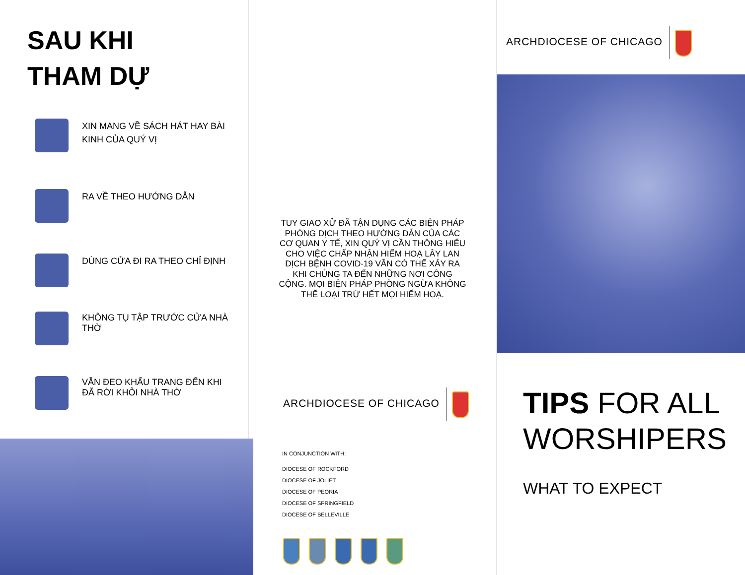SAU KHI
THAM DỰ
XIN MANG VỀ SÁCH HÁT HAY BÀI KINH CỦA QUÝ VỊ
RA VỀ THEO HƯỚNG DẪN
DÙNG CỬA ĐI RA THEO CHỈ ĐỊNH
KHÔNG TỤ TẬP TRƯỚC CỬA NHÀ THỜ
VẪN ĐEO KHẨU TRANG ĐẾN KHI ĐÃ RỜI KHỎI NHÀ THỜ
TUY GIAO XỬ ĐÃ TẬN DỤNG CÁC BIỆN PHÁP PHÒNG DỊCH THEO HƯỚNG DẪN CỦA CÁC CƠ QUAN Y TẾ, XIN QUÝ VỊ CẦN THÔNG HIỂU CHO VIỆC CHẤP NHẬN HIỂM HOẠ LÂY LAN DỊCH BỆNH COVID-19 VẪN CÓ THỂ XẢY RA KHI CHÚNG TA ĐẾN NHỮNG NƠI CÔNG CỘNG. MỌI BIỆN PHÁP PHÒNG NGỪA KHÔNG THỂ LOẠI TRỪ HẾT MỌI HIỂM HOẠ.
ARCHDIOCESE OF CHICAGO
IN CONJUNCTION WITH:
DIOCESE OF ROCKFORD
DIOCESE OF JOLIET
DIOCESE OF PEORIA
DIOCESE OF SPRINGFIELD
DIOCESE OF BELLEVILLE
ARCHDIOCESE OF CHICAGO
TIPS FOR ALL WORSHIPERS
WHAT TO EXPECT